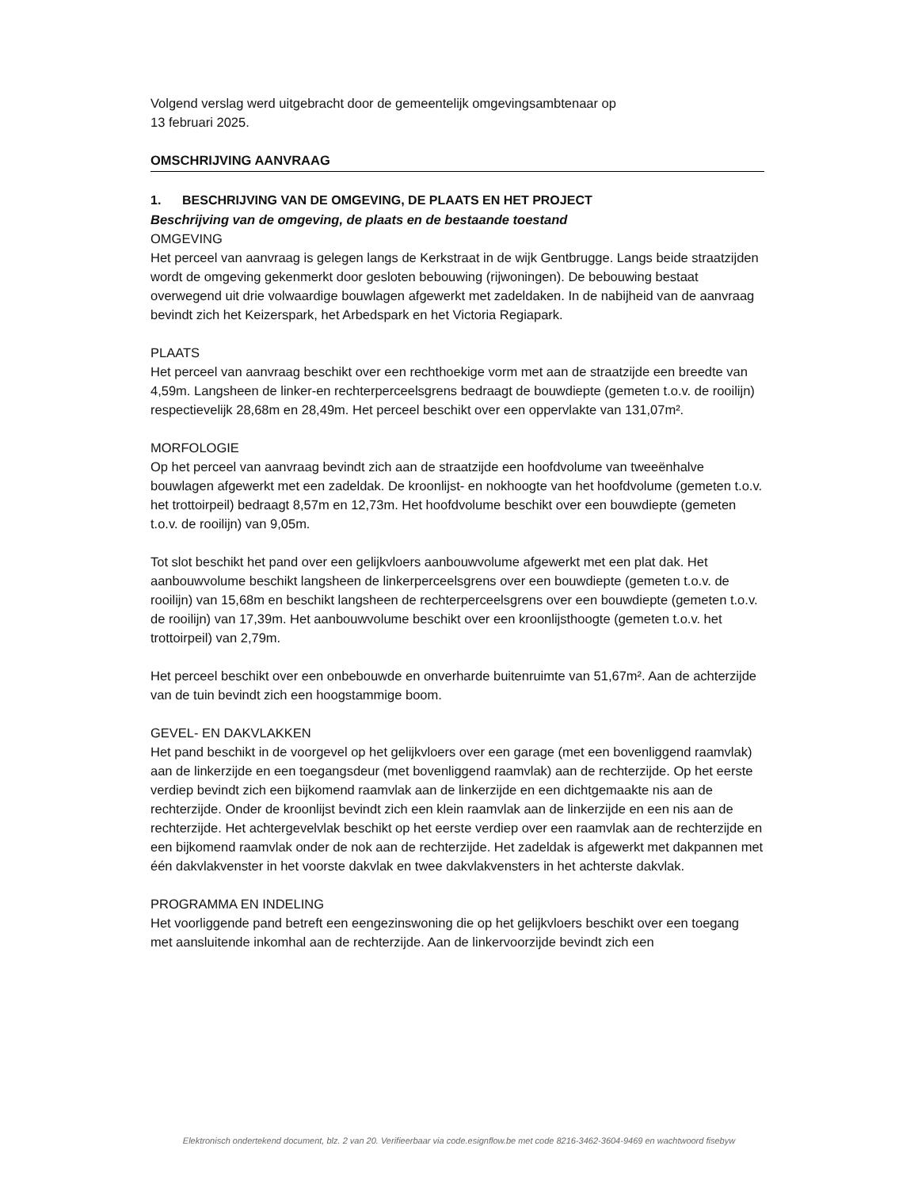Volgend verslag werd uitgebracht door de gemeentelijk omgevingsambtenaar op
13 februari 2025.
OMSCHRIJVING AANVRAAG
1. BESCHRIJVING VAN DE OMGEVING, DE PLAATS EN HET PROJECT
Beschrijving van de omgeving, de plaats en de bestaande toestand
OMGEVING
Het perceel van aanvraag is gelegen langs de Kerkstraat in de wijk Gentbrugge. Langs beide straatzijden wordt de omgeving gekenmerkt door gesloten bebouwing (rijwoningen). De bebouwing bestaat overwegend uit drie volwaardige bouwlagen afgewerkt met zadeldaken. In de nabijheid van de aanvraag bevindt zich het Keizerspark, het Arbedspark en het Victoria Regiapark.
PLAATS
Het perceel van aanvraag beschikt over een rechthoekige vorm met aan de straatzijde een breedte van 4,59m. Langsheen de linker-en rechterperceelsgrens bedraagt de bouwdiepte (gemeten t.o.v. de rooilijn) respectievelijk 28,68m en 28,49m. Het perceel beschikt over een oppervlakte van 131,07m².
MORFOLOGIE
Op het perceel van aanvraag bevindt zich aan de straatzijde een hoofdvolume van tweeënhalve bouwlagen afgewerkt met een zadeldak. De kroonlijst- en nokhoogte van het hoofdvolume (gemeten t.o.v. het trottoirpeil) bedraagt 8,57m en 12,73m. Het hoofdvolume beschikt over een bouwdiepte (gemeten t.o.v. de rooilijn) van 9,05m.
Tot slot beschikt het pand over een gelijkvloers aanbouwvolume afgewerkt met een plat dak. Het aanbouwvolume beschikt langsheen de linkerperceelsgrens over een bouwdiepte (gemeten t.o.v. de rooilijn) van 15,68m en beschikt langsheen de rechterperceelsgrens over een bouwdiepte (gemeten t.o.v. de rooilijn) van 17,39m. Het aanbouwvolume beschikt over een kroonlijsthoogte (gemeten t.o.v. het trottoirpeil) van 2,79m.
Het perceel beschikt over een onbebouwde en onverharde buitenruimte van 51,67m². Aan de achterzijde van de tuin bevindt zich een hoogstammige boom.
GEVEL- EN DAKVLAKKEN
Het pand beschikt in de voorgevel op het gelijkvloers over een garage (met een bovenliggend raamvlak) aan de linkerzijde en een toegangsdeur (met bovenliggend raamvlak) aan de rechterzijde. Op het eerste verdiep bevindt zich een bijkomend raamvlak aan de linkerzijde en een dichtgemaakte nis aan de rechterzijde. Onder de kroonlijst bevindt zich een klein raamvlak aan de linkerzijde en een nis aan de rechterzijde. Het achtergevelvlak beschikt op het eerste verdiep over een raamvlak aan de rechterzijde en een bijkomend raamvlak onder de nok aan de rechterzijde. Het zadeldak is afgewerkt met dakpannen met één dakvlakvenster in het voorste dakvlak en twee dakvlakvensters in het achterste dakvlak.
PROGRAMMA EN INDELING
Het voorliggende pand betreft een eengezinswoning die op het gelijkvloers beschikt over een toegang met aansluitende inkomhal aan de rechterzijde. Aan de linkervoorzijde bevindt zich een
Elektronisch ondertekend document, blz. 2 van 20. Verifieerbaar via code.esignflow.be met code 8216-3462-3604-9469 en wachtwoord fisebyw